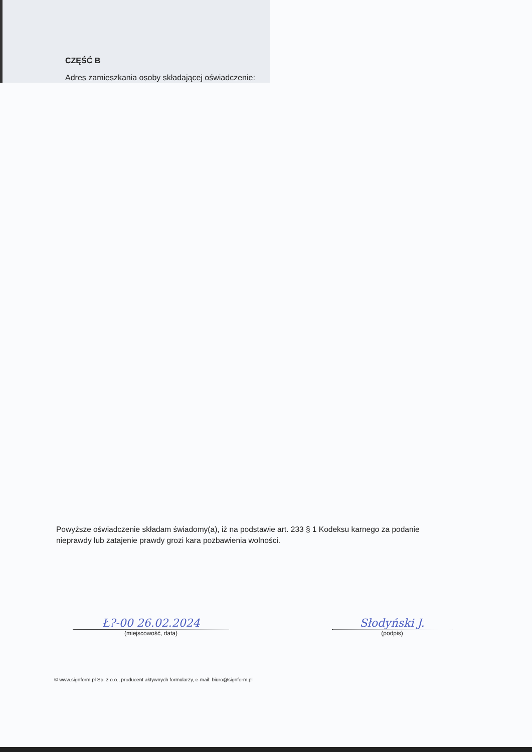CZĘŚĆ B
Adres zamieszkania osoby składającej oświadczenie:
Powyższe oświadczenie składam świadomy(a), iż na podstawie art. 233 § 1 Kodeksu karnego za podanie nieprawdy lub zatajenie prawdy grozi kara pozbawienia wolności.
Ł?-00 26.02.2024
(miejscowość, data)
Słodyński J.
(podpis)
© www.signform.pl Sp. z o.o., producent aktywnych formularzy, e-mail: biuro@signform.pl